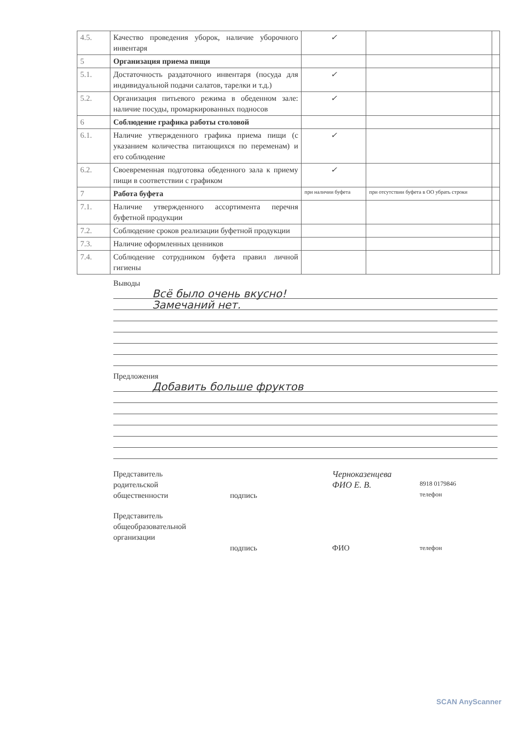| 4.5. | Качество проведения уборок, наличие уборочного инвентаря | ✓ | | |
| 5 | Организация приема пищи | | | |
| 5.1. | Достаточность раздаточного инвентаря (посуда для индивидуальной подачи салатов, тарелки и т.д.) | ✓ | | |
| 5.2. | Организация питьевого режима в обеденном зале: наличие посуды, промаркированных подносов | ✓ | | |
| 6 | Соблюдение графика работы столовой | | | |
| 6.1. | Наличие утвержденного графика приема пищи (с указанием количества питающихся по переменам) и его соблюдение | ✓ | | |
| 6.2. | Своевременная подготовка обеденного зала к приему пищи в соответствии с графиком | ✓ | | |
| 7 | Работа буфета | при наличии буфета | при отсутствии буфета в ОО убрать строки | |
| 7.1. | Наличие утвержденного ассортимента перечня буфетной продукции | | | |
| 7.2. | Соблюдение сроков реализации буфетной продукции | | | |
| 7.3. | Наличие оформленных ценников | | | |
| 7.4. | Соблюдение сотрудником буфета правил личной гигиены | | | |
Выводы
Всё было очень вкусно!
Замечаний нет.
Предложения
Добавить больше фруктов
Представитель
родительской
общественности
подпись
Черноказенцева
ФИО Е. В.
8918 0179846
телефон
Представитель
общеобразовательной
организации
подпись ФИО
телефон
SCAN AnyScanner